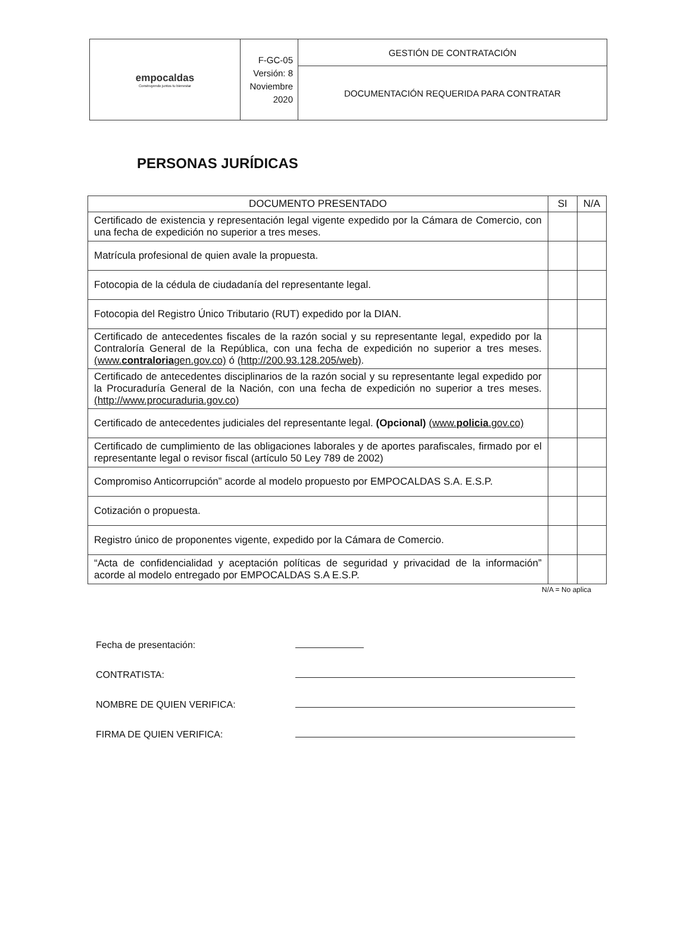| empocaldas Construyendo juntos tu bienestar | F-GC-05 Versión: 8 Noviembre 2020 | GESTIÓN DE CONTRATACIÓN |
| | | DOCUMENTACIÓN REQUERIDA PARA CONTRATAR |
PERSONAS JURÍDICAS
| DOCUMENTO PRESENTADO | SI | N/A |
| --- | --- | --- |
| Certificado de existencia y representación legal vigente expedido por la Cámara de Comercio, con una fecha de expedición no superior a tres meses. | | |
| Matrícula profesional de quien avale la propuesta. | | |
| Fotocopia de la cédula de ciudadanía del representante legal. | | |
| Fotocopia del Registro Único Tributario (RUT) expedido por la DIAN. | | |
| Certificado de antecedentes fiscales de la razón social y su representante legal, expedido por la Contraloría General de la República, con una fecha de expedición no superior a tres meses. (www. contraloria gen.gov.co) ó (http://200.93.128.205/web) . | | |
| Certificado de antecedentes disciplinarios de la razón social y su representante legal expedido por la Procuraduría General de la Nación, con una fecha de expedición no superior a tres meses. (http://www.procuraduria.gov.co) | | |
| Certificado de antecedentes judiciales del representante legal. (Opcional) (www. policia .gov.co) | | |
| Certificado de cumplimiento de las obligaciones laborales y de aportes parafiscales, firmado por el representante legal o revisor fiscal (artículo 50 Ley 789 de 2002) | | |
| Compromiso Anticorrupción” acorde al modelo propuesto por EMPOCALDAS S.A. E.S.P. | | |
| Cotización o propuesta. | | |
| Registro único de proponentes vigente, expedido por la Cámara de Comercio. | | |
| “Acta de confidencialidad y aceptación políticas de seguridad y privacidad de la información” acorde al modelo entregado por EMPOCALDAS S.A E.S.P. | | |
N/A = No aplica
Fecha de presentación:
CONTRATISTA:
NOMBRE DE QUIEN VERIFICA:
FIRMA DE QUIEN VERIFICA: